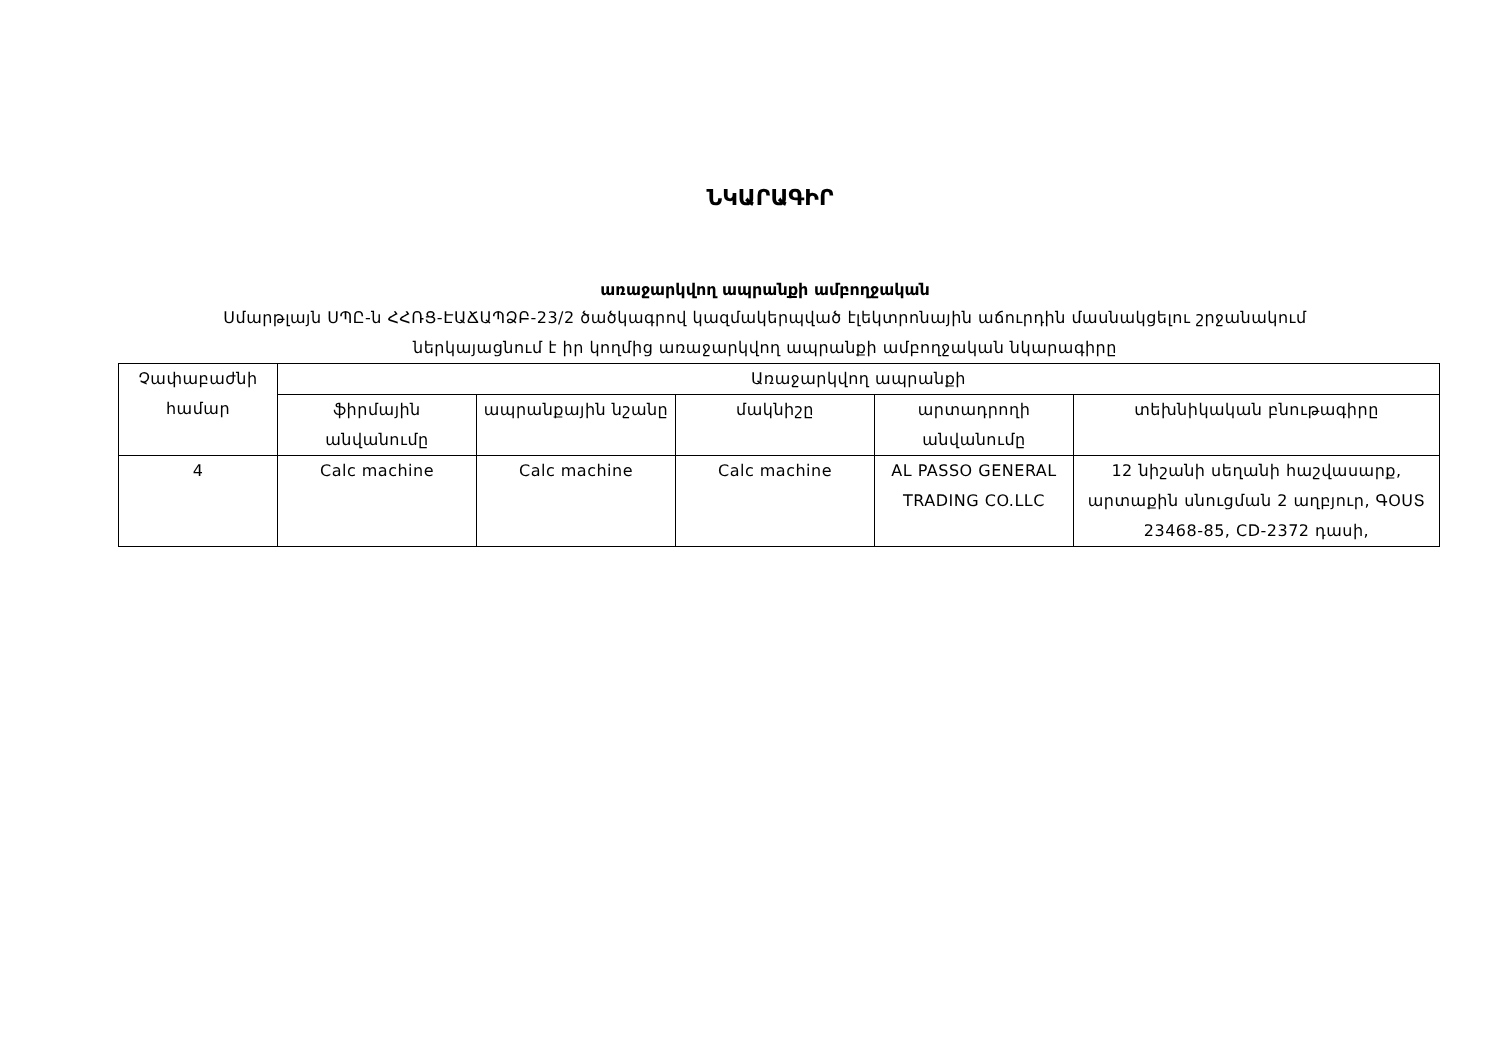ՆԿԱՐԱԳԻՐ
առաջարկվող ապրանքի ամբողջական
Սմարթլայն ՍՊԸ-ն ՀՀՌՑ-ԷԱՃԱՊՁԲ-23/2 ծածկագրով կազմակերպված էլեկտրոնային աճուրդին մասնակցելու շրջանակում
ներկայացնում է իր կողմից առաջարկվող ապրանքի ամբողջական նկարագիրը
| Չափաբաժնի համար | Առաջարկվող ապրանքի | | | | |
| --- | --- | --- | --- | --- | --- |
| | ֆիրմային անվանումը | ապրանքային նշանը | մակնիշը | արտադրողի անվանումը | տեխնիկական բնութագիրը |
| 4 | Calc machine | Calc machine | Calc machine | AL PASSO GENERAL TRADING CO.LLC | 12 նիշանի սեղանի հաշվասարք, արտաքին սնուցման 2 աղբյուր, ԳՕՍՏ 23468-85, CD-2372 դասի, |